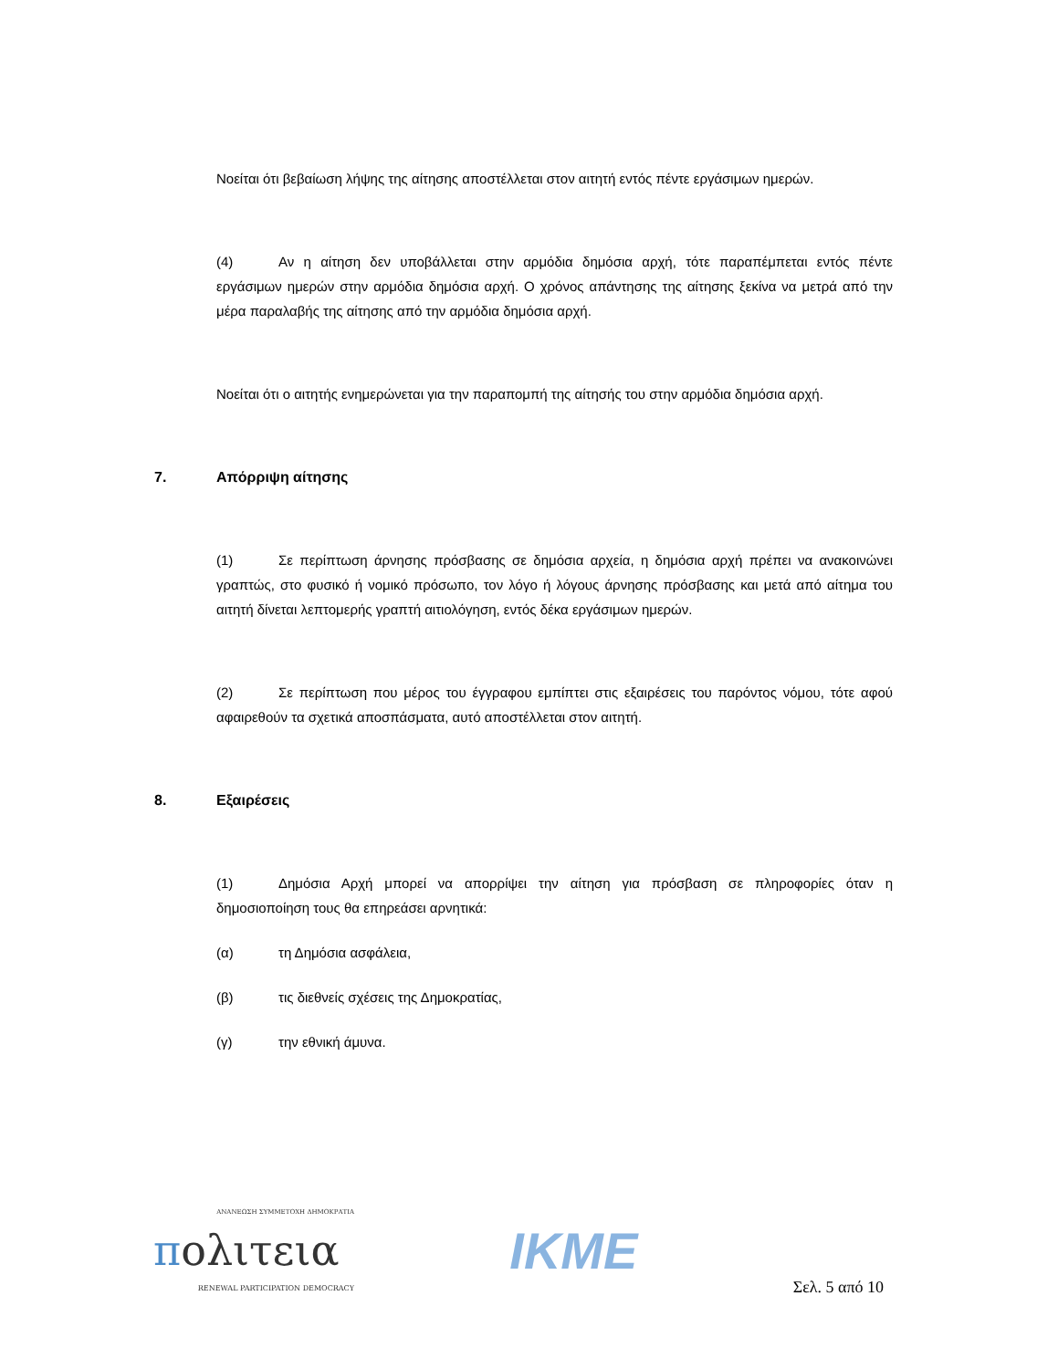Νοείται ότι βεβαίωση λήψης της αίτησης αποστέλλεται στον αιτητή εντός πέντε εργάσιμων ημερών.
(4) Αν η αίτηση δεν υποβάλλεται στην αρμόδια δημόσια αρχή, τότε παραπέμπεται εντός πέντε εργάσιμων ημερών στην αρμόδια δημόσια αρχή. Ο χρόνος απάντησης της αίτησης ξεκίνα να μετρά από την μέρα παραλαβής της αίτησης από την αρμόδια δημόσια αρχή.
Νοείται ότι ο αιτητής ενημερώνεται για την παραπομπή της αίτησής του στην αρμόδια δημόσια αρχή.
7. Απόρριψη αίτησης
(1) Σε περίπτωση άρνησης πρόσβασης σε δημόσια αρχεία, η δημόσια αρχή πρέπει να ανακοινώνει γραπτώς, στο φυσικό ή νομικό πρόσωπο, τον λόγο ή λόγους άρνησης πρόσβασης και μετά από αίτημα του αιτητή δίνεται λεπτομερής γραπτή αιτιολόγηση, εντός δέκα εργάσιμων ημερών.
(2) Σε περίπτωση που μέρος του έγγραφου εμπίπτει στις εξαιρέσεις του παρόντος νόμου, τότε αφού αφαιρεθούν τα σχετικά αποσπάσματα, αυτό αποστέλλεται στον αιτητή.
8. Εξαιρέσεις
(1) Δημόσια Αρχή μπορεί να απορρίψει την αίτηση για πρόσβαση σε πληροφορίες όταν η δημοσιοποίηση τους θα επηρεάσει αρνητικά:
(α) τη Δημόσια ασφάλεια,
(β) τις διεθνείς σχέσεις της Δημοκρατίας,
(γ) την εθνική άμυνα.
ΑΝΑΝΕΩΣΗ ΣΥΜΜΕΤΟΧΗ ΔΗΜΟΚΡΑΤΙΑ
πολιτεια
RENEWAL PARTICIPATION DEMOCRACY
IKME
Σελ. 5 από 10